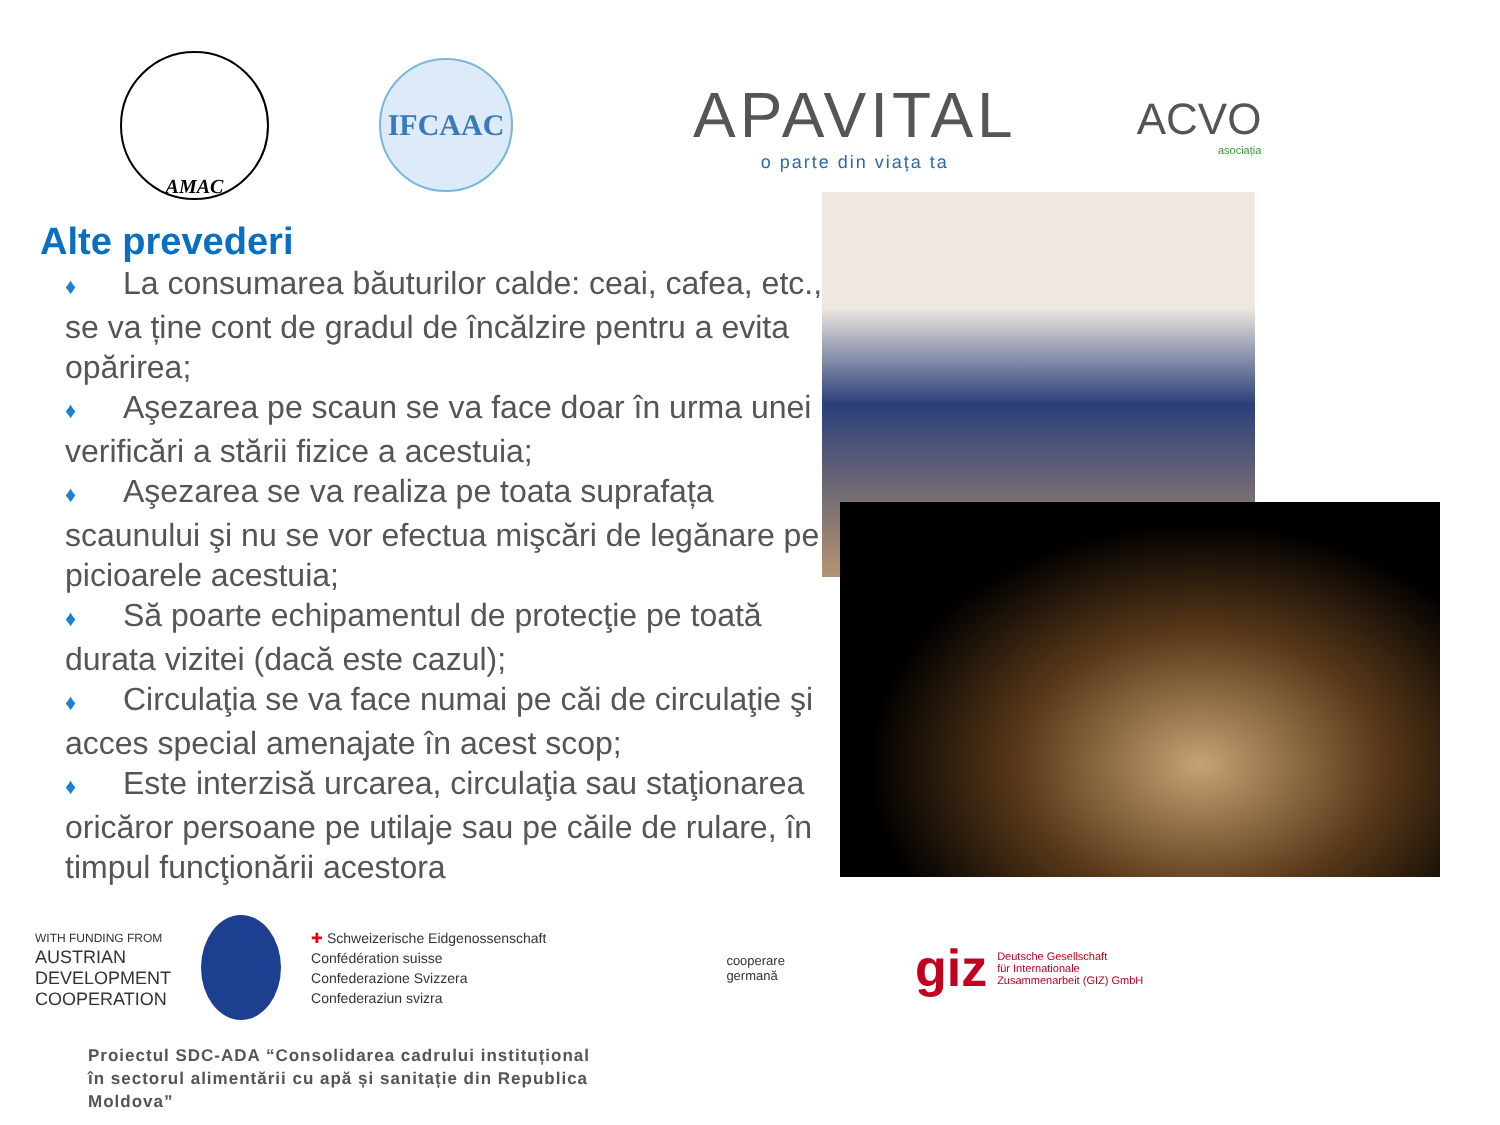AMAC
IFCAAC
APAVITAL
o parte din viața ta
ACVO
asociația
Alte prevederi
♦ La consumarea băuturilor calde: ceai, cafea, etc., se va ține cont de gradul de încălzire pentru a evita opărirea;
♦ Aşezarea pe scaun se va face doar în urma unei verificări a stării fizice a acestuia;
♦ Aşezarea se va realiza pe toata suprafața scaunului şi nu se vor efectua mişcări de legănare pe picioarele acestuia;
♦ Să poarte echipamentul de protecţie pe toată durata vizitei (dacă este cazul);
♦ Circulaţia se va face numai pe căi de circulaţie şi acces special amenajate în acest scop;
♦ Este interzisă urcarea, circulaţia sau staţionarea oricăror persoane pe utilaje sau pe căile de rulare, în timpul funcţionării acestora
WITH FUNDING FROM
AUSTRIAN
DEVELOPMENT
COOPERATION
✚ Schweizerische Eidgenossenschaft
Confédération suisse
Confederazione Svizzera
Confederaziun svizra
cooperare
germană
giz Deutsche Gesellschaft
für Internationale
Zusammenarbeit (GIZ) GmbH
Proiectul SDC-ADA “Consolidarea cadrului instituțional în sectorul alimentării cu apă și sanitație din Republica Moldova”